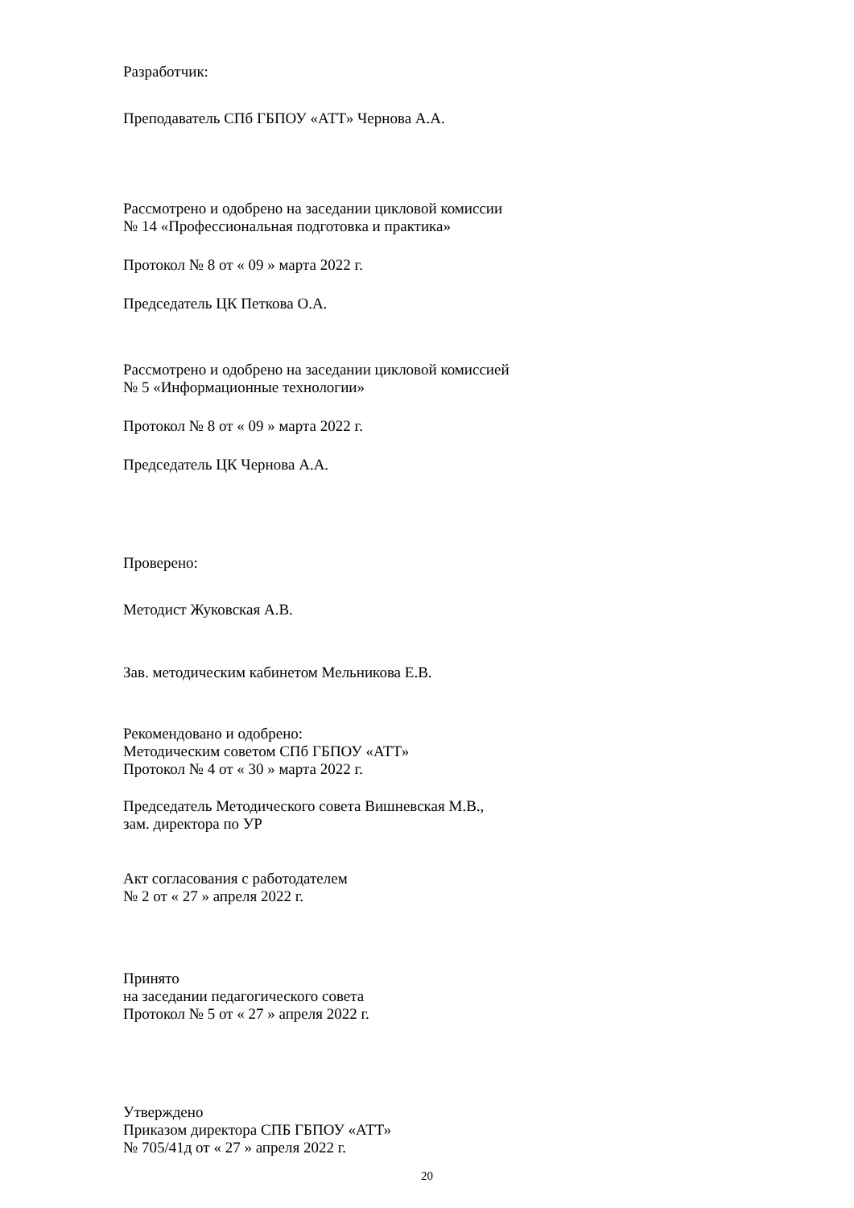Разработчик:
Преподаватель СПб ГБПОУ «АТТ» Чернова А.А.
Рассмотрено и одобрено на заседании цикловой комиссии
№ 14 «Профессиональная подготовка и практика»
Протокол № 8 от « 09 » марта 2022 г.
Председатель ЦК Петкова О.А.
Рассмотрено и одобрено на заседании цикловой комиссией
№ 5 «Информационные технологии»
Протокол № 8 от « 09 » марта 2022 г.
Председатель ЦК Чернова А.А.
Проверено:
Методист Жуковская А.В.
Зав. методическим кабинетом Мельникова Е.В.
Рекомендовано и одобрено:
Методическим советом СПб ГБПОУ «АТТ»
Протокол № 4 от « 30 » марта 2022 г.
Председатель Методического совета Вишневская М.В.,
зам. директора по УР
Акт согласования с работодателем
№ 2 от « 27 » апреля 2022 г.
Принято
на заседании педагогического совета
Протокол № 5 от « 27 » апреля 2022 г.
Утверждено
Приказом директора СПБ ГБПОУ «АТТ»
№ 705/41д от « 27 » апреля 2022 г.
20